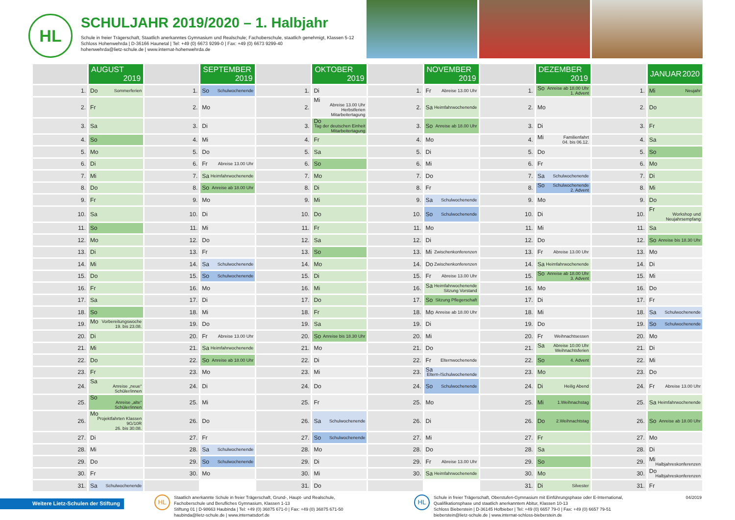HL
SCHULJAHR 2019/2020 – 1. Halbjahr
Schule in freier Trägerschaft, Staatlich anerkanntes Gymnasium und Realschule; Fachoberschule, staatlich genehmigt, Klassen 5-12
Schloss Hohenwehrda | D-36166 Haunetal | Tel: +49 (0) 6673 9299-0 | Fax: +49 (0) 6673 9299-40
hohenwehrda@lietz-schule.de | www.internat-hohenwehrda.de
| | AUGUST 2019 | | SEPTEMBER 2019 | | OKTOBER 2019 | | NOVEMBER 2019 | | DEZEMBER 2019 | | JANUAR 2020 |
| --- | --- | --- | --- | --- | --- | --- | --- | --- | --- | --- | --- |
| 1. | Do Sommerferien | 1. | So Schulwochenende | 1. | Di | 1. | Fr Abreise 13.00 Uhr | 1. | So Anreise ab 18.00 Uhr 1. Advent | 1. | Mi Neujahr |
| 2. | Fr | 2. | Mo | 2. | Mi Abreise 13.00 Uhr Herbstferien Mitarbeitertagung | 2. | Sa Heimfahrwochenende | 2. | Mo | 2. | Do |
| 3. | Sa | 3. | Di | 3. | Do Tag der deutschen Einheit Mitarbeitertagung | 3. | So Anreise ab 18.00 Uhr | 3. | Di | 3. | Fr |
| 4. | So | 4. | Mi | 4. | Fr | 4. | Mo | 4. | Mi Familienfahrt 04. bis 06.12. | 4. | Sa |
| 5. | Mo | 5. | Do | 5. | Sa | 5. | Di | 5. | Do | 5. | So |
| 6. | Di | 6. | Fr Abreise 13.00 Uhr | 6. | So | 6. | Mi | 6. | Fr | 6. | Mo |
| 7. | Mi | 7. | Sa Heimfahrwochenende | 7. | Mo | 7. | Do | 7. | Sa Schulwochenende | 7. | Di |
| 8. | Do | 8. | So Anreise ab 18.00 Uhr | 8. | Di | 8. | Fr | 8. | So Schulwochenende 2. Advent | 8. | Mi |
| 9. | Fr | 9. | Mo | 9. | Mi | 9. | Sa Schulwochenende | 9. | Mo | 9. | Do |
| 10. | Sa | 10. | Di | 10. | Do | 10. | So Schulwochenende | 10. | Di | 10. | Fr Workshop und Neujahrsempfang |
| 11. | So | 11. | Mi | 11. | Fr | 11. | Mo | 11. | Mi | 11. | Sa |
| 12. | Mo | 12. | Do | 12. | Sa | 12. | Di | 12. | Do | 12. | So Anreise bis 18.30 Uhr |
| 13. | Di | 13. | Fr | 13. | So | 13. | Mi Zwischenkonferenzen | 13. | Fr Abreise 13.00 Uhr | 13. | Mo |
| 14. | Mi | 14. | Sa Schulwochenende | 14. | Mo | 14. | Do Zwischenkonferenzen | 14. | Sa Heimfahrwochenende | 14. | Di |
| 15. | Do | 15. | So Schulwochenende | 15. | Di | 15. | Fr Abreise 13.00 Uhr | 15. | So Anreise ab 18.00 Uhr 3. Advent | 15. | Mi |
| 16. | Fr | 16. | Mo | 16. | Mi | 16. | Sa Heimfahrwochenende Sitzung Vorstand | 16. | Mo | 16. | Do |
| 17. | Sa | 17. | Di | 17. | Do | 17. | So Sitzung Pflegerschaft | 17. | Di | 17. | Fr |
| 18. | So | 18. | Mi | 18. | Fr | 18. | Mo Anreise ab 18.00 Uhr | 18. | Mi | 18. | Sa Schulwochenende |
| 19. | Mo Vorbereitungswoche 19. bis 23.08. | 19. | Do | 19. | Sa | 19. | Di | 19. | Do | 19. | So Schulwochenende |
| 20. | Di | 20. | Fr Abreise 13.00 Uhr | 20. | So Anreise bis 18.30 Uhr | 20. | Mi | 20. | Fr Weihnachtsessen | 20. | Mo |
| 21. | Mi | 21. | Sa Heimfahrwochenende | 21. | Mo | 21. | Do | 21. | Sa Abreise 10.00 Uhr Weihnachtsferien | 21. | Di |
| 22. | Do | 22. | So Anreise ab 18.00 Uhr | 22. | Di | 22. | Fr Elternwochenende | 22. | So 4. Advent | 22. | Mi |
| 23. | Fr | 23. | Mo | 23. | Mi | 23. | Sa Eltern-/Schulwochenende | 23. | Mo | 23. | Do |
| 24. | Sa Anreise „neue“ Schüler/innen | 24. | Di | 24. | Do | 24. | So Schulwochenende | 24. | Di Heilig Abend | 24. | Fr Abreise 13.00 Uhr |
| 25. | So Anreise „alte“ Schüler/innen | 25. | Mi | 25. | Fr | 25. | Mo | 25. | Mi 1.Weihnachstag | 25. | Sa Heimfahrwochenende |
| 26. | Mo Projektfahrten Klassen 9G/10R 26. bis 30.08. | 26. | Do | 26. | Sa Schulwochenende | 26. | Di | 26. | Do 2.Weihnachtstag | 26. | So Anreise ab 18.00 Uhr |
| 27. | Di | 27. | Fr | 27. | So Schulwochenende | 27. | Mi | 27. | Fr | 27. | Mo |
| 28. | Mi | 28. | Sa Schulwochenende | 28. | Mo | 28. | Do | 28. | Sa | 28. | Di |
| 29. | Do | 29. | So Schulwochenende | 29. | Di | 29. | Fr Abreise 13.00 Uhr | 29. | So | 29. | Mi Halbjahreskonferenzen |
| 30. | Fr | 30. | Mo | 30. | Mi | 30. | Sa Heimfahrwochenende | 30. | Mo | 30. | Do Halbjahreskonferenzen |
| 31. | Sa Schulwochenende | | | 31. | Do | | | 31. | Di Silvester | 31. | Fr |
Weitere Lietz-Schulen der Stiftung
HL
Staatlich anerkannte Schule in freier Trägerschaft, Grund-, Haupt- und Realschule,
Fachoberschule und Berufliches Gymnasium, Klassen 1-13
Stiftung 01 | D-98663 Haubinda | Tel: +49 (0) 36875 671-0 | Fax: +49 (0) 36875 671-50
haubinda@lietz-schule.de | www.internatsdorf.de
HL
Schule in freier Trägerschaft, Oberstufen-Gymnasium mit Einführungsphase oder E-International,
Qualifikationsphase und staatlich anerkanntem Abitur, Klassen 10-13
Schloss Bieberstein | D-36145 Hofbieber | Tel: +49 (0) 6657 79-0 | Fax: +49 (0) 6657 79-51
bieberstein@lietz-schule.de | www.internat-schloss-bieberstein.de
04/2019